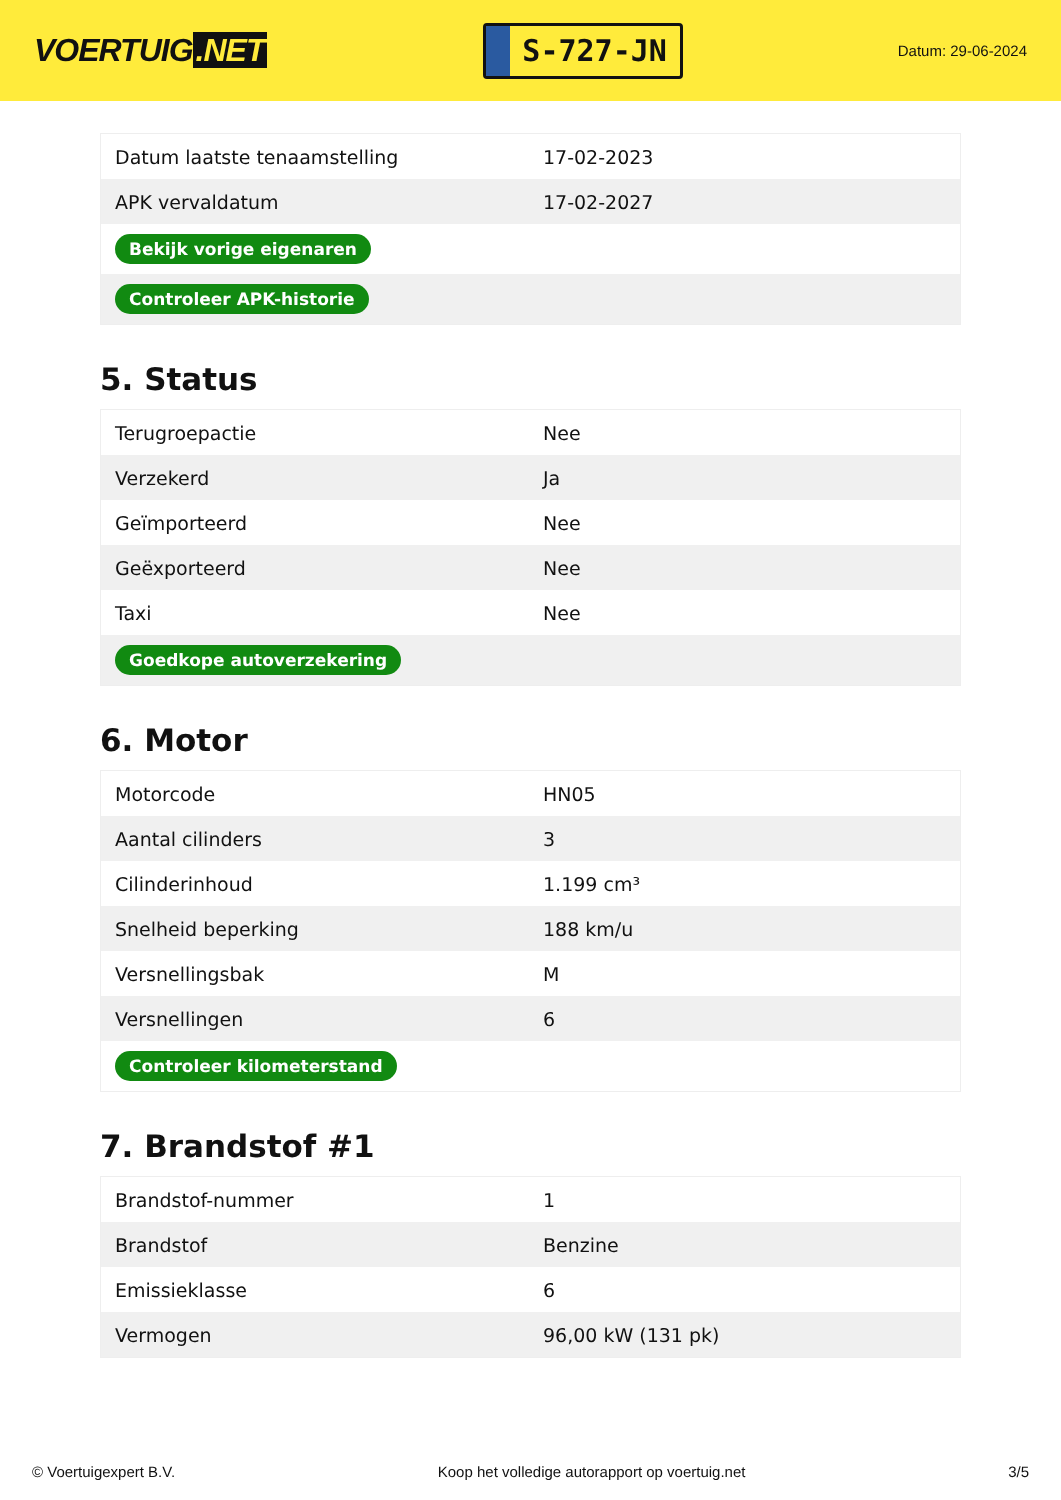VOERTUIG.NET
S-727-JN
Datum: 29-06-2024
| Datum laatste tenaamstelling | 17-02-2023 |
| APK vervaldatum | 17-02-2027 |
| Bekijk vorige eigenaren | |
| Controleer APK-historie | |
5. Status
| Terugroepactie | Nee |
| Verzekerd | Ja |
| Geïmporteerd | Nee |
| Geëxporteerd | Nee |
| Taxi | Nee |
| Goedkope autoverzekering | |
6. Motor
| Motorcode | HN05 |
| Aantal cilinders | 3 |
| Cilinderinhoud | 1.199 cm³ |
| Snelheid beperking | 188 km/u |
| Versnellingsbak | M |
| Versnellingen | 6 |
| Controleer kilometerstand | |
7. Brandstof #1
| Brandstof-nummer | 1 |
| Brandstof | Benzine |
| Emissieklasse | 6 |
| Vermogen | 96,00 kW (131 pk) |
© Voertuigexpert B.V. Koop het volledige autorapport op voertuig.net 3/5